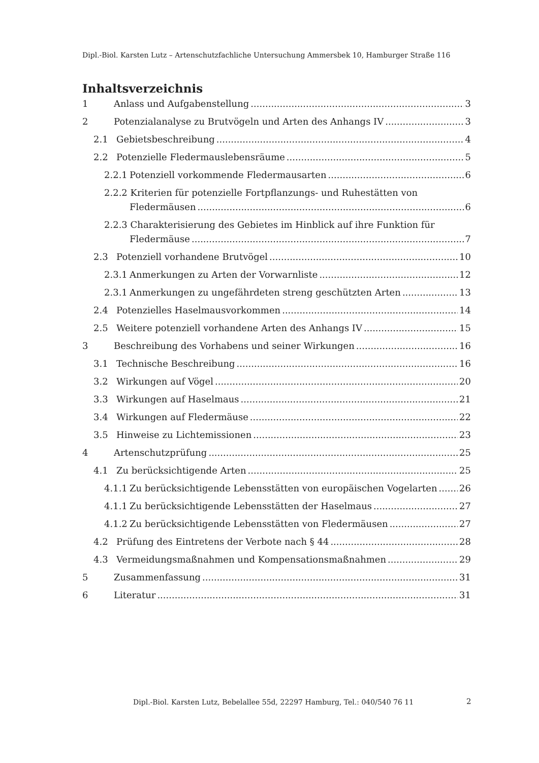Dipl.-Biol. Karsten Lutz – Artenschutzfachliche Untersuchung Ammersbek 10, Hamburger Straße 116
Inhaltsverzeichnis
1 Anlass und Aufgabenstellung 3
2 Potenzialanalyse zu Brutvögeln und Arten des Anhangs IV 3
2.1 Gebietsbeschreibung 4
2.2 Potenzielle Fledermauslebensräume 5
2.2.1 Potenziell vorkommende Fledermausarten 6
2.2.2 Kriterien für potenzielle Fortpflanzungs- und Ruhestätten von
Fledermäusen 6
2.2.3 Charakterisierung des Gebietes im Hinblick auf ihre Funktion für
Fledermäuse 7
2.3 Potenziell vorhandene Brutvögel 10
2.3.1 Anmerkungen zu Arten der Vorwarnliste 12
2.3.1 Anmerkungen zu ungefährdeten streng geschützten Arten 13
2.4 Potenzielles Haselmausvorkommen 14
2.5 Weitere potenziell vorhandene Arten des Anhangs IV 15
3 Beschreibung des Vorhabens und seiner Wirkungen 16
3.1 Technische Beschreibung 16
3.2 Wirkungen auf Vögel 20
3.3 Wirkungen auf Haselmaus 21
3.4 Wirkungen auf Fledermäuse 22
3.5 Hinweise zu Lichtemissionen 23
4 Artenschutzprüfung 25
4.1 Zu berücksichtigende Arten 25
4.1.1 Zu berücksichtigende Lebensstätten von europäischen Vogelarten 26
4.1.1 Zu berücksichtigende Lebensstätten der Haselmaus 27
4.1.2 Zu berücksichtigende Lebensstätten von Fledermäusen 27
4.2 Prüfung des Eintretens der Verbote nach § 44 28
4.3 Vermeidungsmaßnahmen und Kompensationsmaßnahmen 29
5 Zusammenfassung 31
6 Literatur 31
Dipl.-Biol. Karsten Lutz, Bebelallee 55d, 22297 Hamburg, Tel.: 040/540 76 11
2